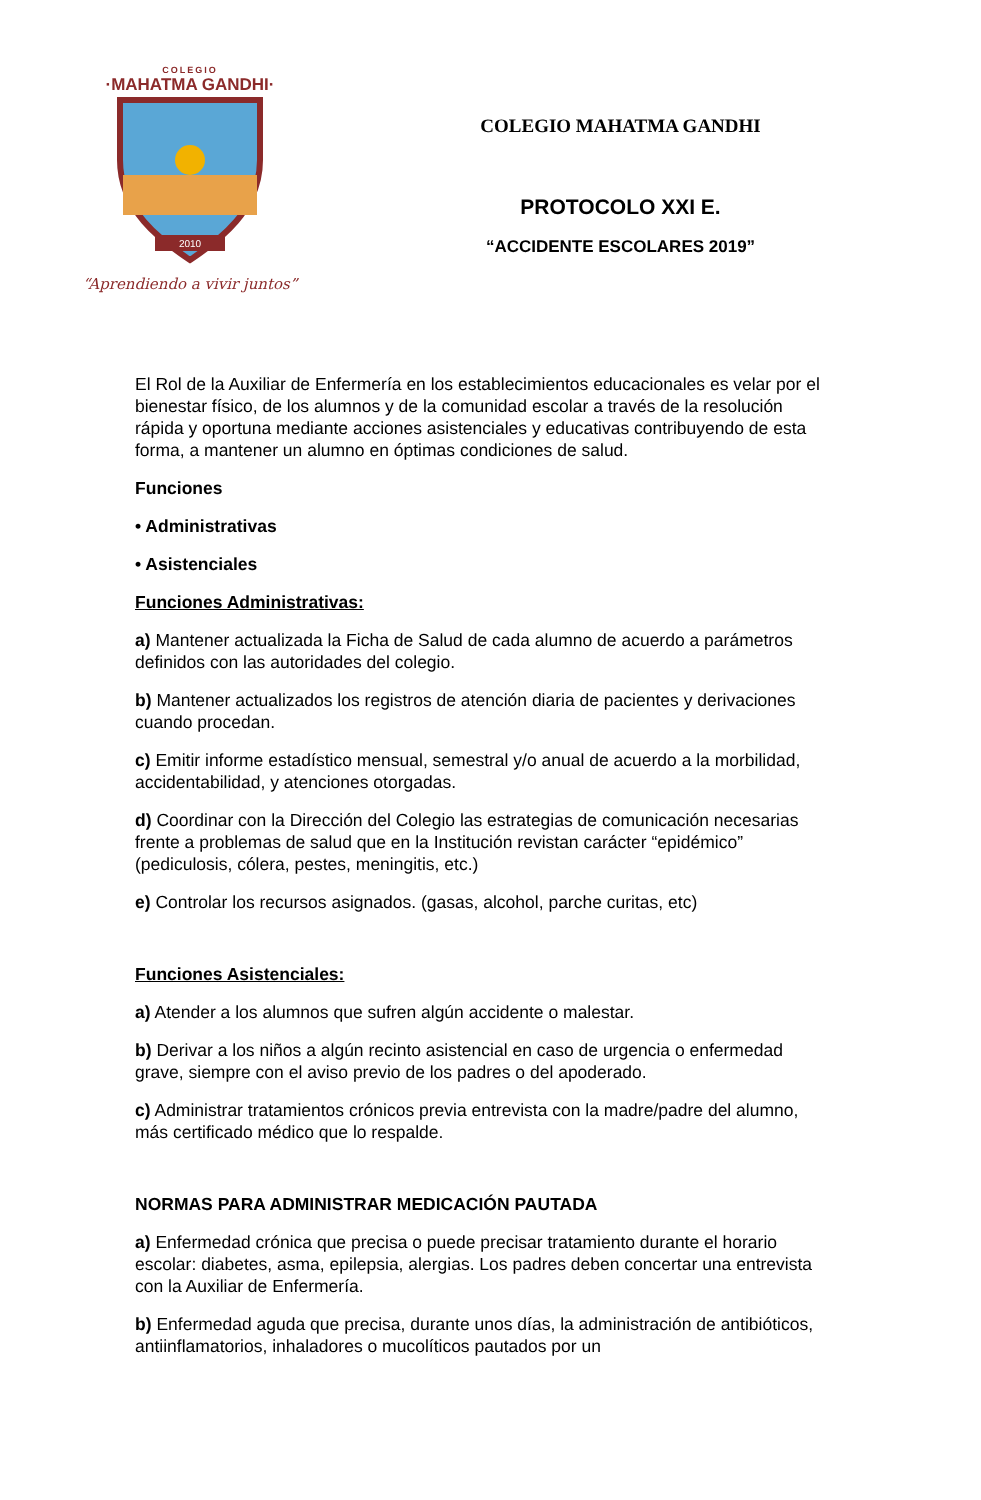COLEGIO
·MAHATMA GANDHI·
2010
“Aprendiendo a vivir juntos”
COLEGIO MAHATMA GANDHI
PROTOCOLO XXI E.
“ACCIDENTE ESCOLARES 2019”
El Rol de la Auxiliar de Enfermería en los establecimientos educacionales es velar por el bienestar físico, de los alumnos y de la comunidad escolar a través de la resolución rápida y oportuna mediante acciones asistenciales y educativas contribuyendo de esta forma, a mantener un alumno en óptimas condiciones de salud.
Funciones
• Administrativas
• Asistenciales
Funciones Administrativas:
a) Mantener actualizada la Ficha de Salud de cada alumno de acuerdo a parámetros definidos con las autoridades del colegio.
b) Mantener actualizados los registros de atención diaria de pacientes y derivaciones cuando procedan.
c) Emitir informe estadístico mensual, semestral y/o anual de acuerdo a la morbilidad, accidentabilidad, y atenciones otorgadas.
d) Coordinar con la Dirección del Colegio las estrategias de comunicación necesarias frente a problemas de salud que en la Institución revistan carácter “epidémico” (pediculosis, cólera, pestes, meningitis, etc.)
e) Controlar los recursos asignados. (gasas, alcohol, parche curitas, etc)
Funciones Asistenciales:
a) Atender a los alumnos que sufren algún accidente o malestar.
b) Derivar a los niños a algún recinto asistencial en caso de urgencia o enfermedad grave, siempre con el aviso previo de los padres o del apoderado.
c) Administrar tratamientos crónicos previa entrevista con la madre/padre del alumno, más certificado médico que lo respalde.
NORMAS PARA ADMINISTRAR MEDICACIÓN PAUTADA
a) Enfermedad crónica que precisa o puede precisar tratamiento durante el horario escolar: diabetes, asma, epilepsia, alergias. Los padres deben concertar una entrevista con la Auxiliar de Enfermería.
b) Enfermedad aguda que precisa, durante unos días, la administración de antibióticos, antiinflamatorios, inhaladores o mucolíticos pautados por un